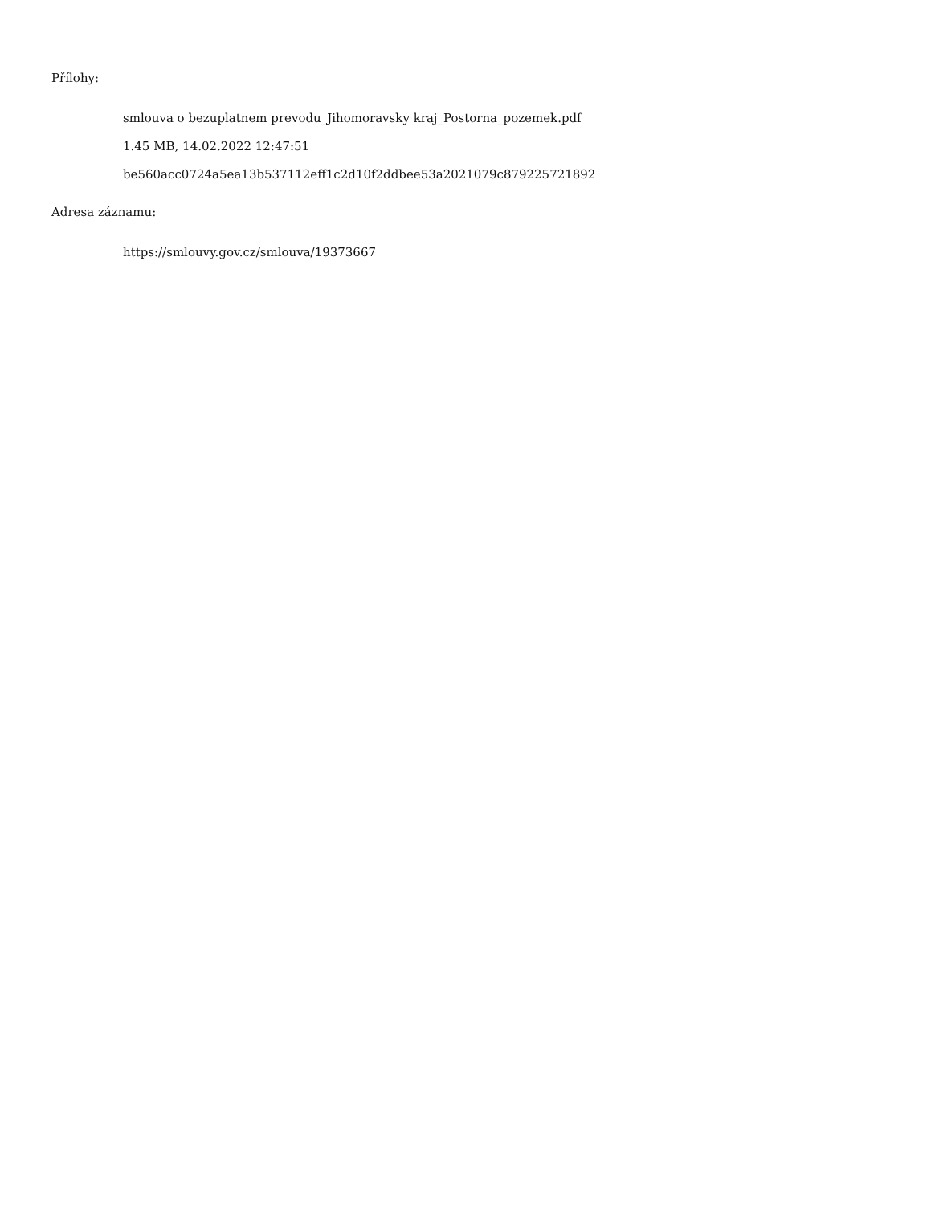Přílohy:
smlouva o bezuplatnem prevodu_Jihomoravsky kraj_Postorna_pozemek.pdf
1.45 MB, 14.02.2022 12:47:51
be560acc0724a5ea13b537112eff1c2d10f2ddbee53a2021079c879225721892
Adresa záznamu:
https://smlouvy.gov.cz/smlouva/19373667